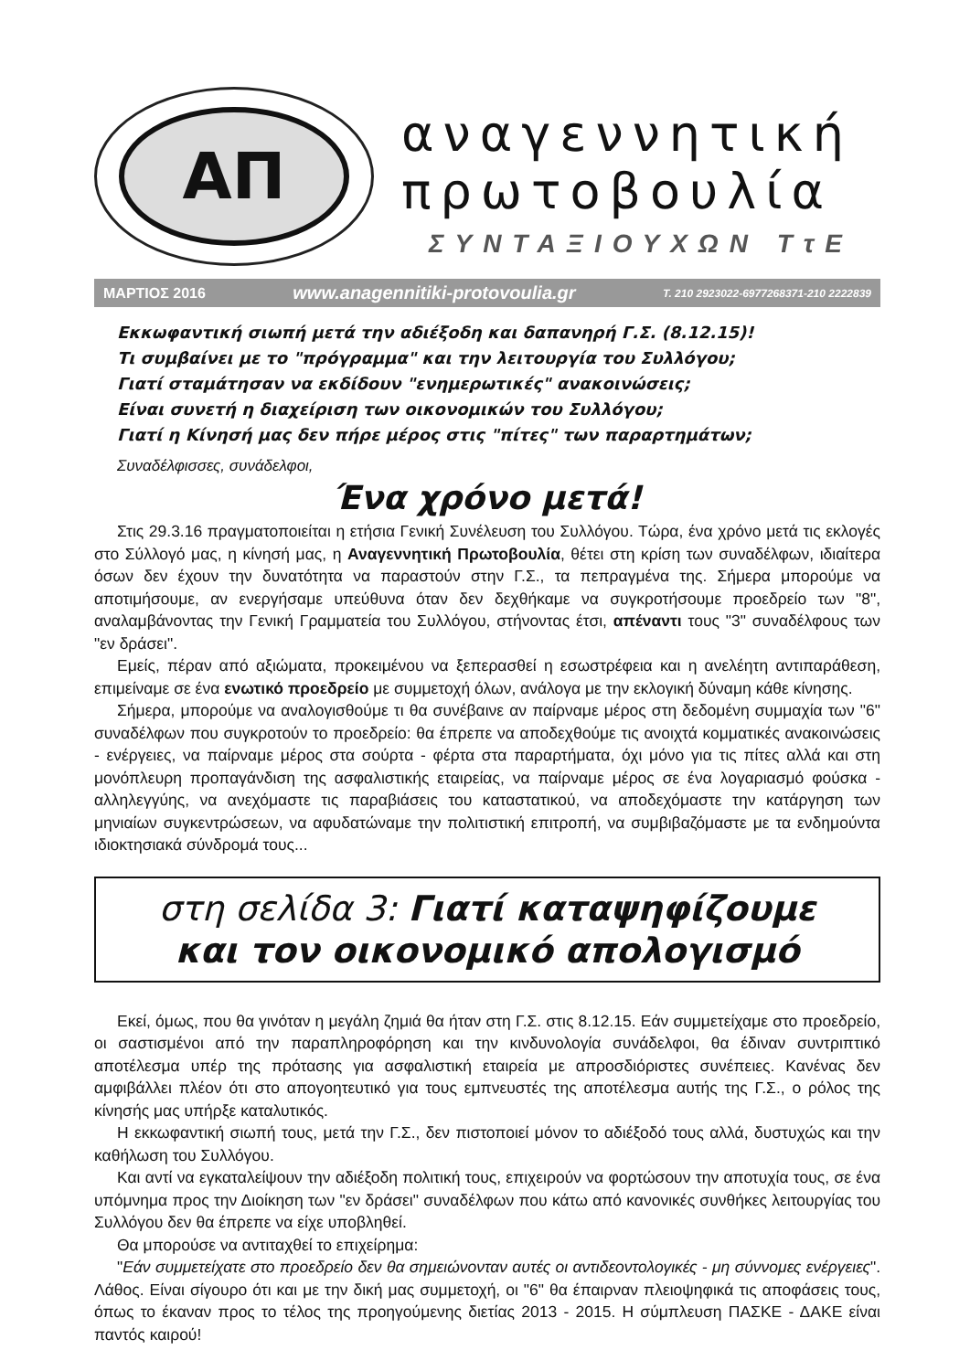ΑΠ
αναγεννητική
πρωτοβουλία
ΣΥΝΤΑΞΙΟΥΧΩΝ ΤτΕ
ΜΑΡΤΙΟΣ 2016 www.anagennitiki-protovoulia.gr Τ. 210 2923022-6977268371-210 2222839
Εκκωφαντική σιωπή μετά την αδιέξοδη και δαπανηρή Γ.Σ. (8.12.15)!
Τι συμβαίνει με το "πρόγραμμα" και την λειτουργία του Συλλόγου;
Γιατί σταμάτησαν να εκδίδουν "ενημερωτικές" ανακοινώσεις;
Είναι συνετή η διαχείριση των οικονομικών του Συλλόγου;
Γιατί η Κίνησή μας δεν πήρε μέρος στις "πίτες" των παραρτημάτων;
Συναδέλφισσες, συνάδελφοι,
Ένα χρόνο μετά!
Στις 29.3.16 πραγματοποιείται η ετήσια Γενική Συνέλευση του Συλλόγου. Τώρα, ένα χρόνο μετά τις εκλογές στο Σύλλογό μας, η κίνησή μας, η Αναγεννητική Πρωτοβουλία, θέτει στη κρίση των συναδέλφων, ιδιαίτερα όσων δεν έχουν την δυνατότητα να παραστούν στην Γ.Σ., τα πεπραγμένα της. Σήμερα μπορούμε να αποτιμήσουμε, αν ενεργήσαμε υπεύθυνα όταν δεν δεχθήκαμε να συγκροτήσουμε προεδρείο των "8", αναλαμβάνοντας την Γενική Γραμματεία του Συλλόγου, στήνοντας έτσι, απέναντι τους "3" συναδέλφους των "εν δράσει".
Εμείς, πέραν από αξιώματα, προκειμένου να ξεπερασθεί η εσωστρέφεια και η ανελέητη αντιπαράθεση, επιμείναμε σε ένα ενωτικό προεδρείο με συμμετοχή όλων, ανάλογα με την εκλογική δύναμη κάθε κίνησης.
Σήμερα, μπορούμε να αναλογισθούμε τι θα συνέβαινε αν παίρναμε μέρος στη δεδομένη συμμαχία των "6" συναδέλφων που συγκροτούν το προεδρείο: θα έπρεπε να αποδεχθούμε τις ανοιχτά κομματικές ανακοινώσεις - ενέργειες, να παίρναμε μέρος στα σούρτα - φέρτα στα παραρτήματα, όχι μόνο για τις πίτες αλλά και στη μονόπλευρη προπαγάνδιση της ασφαλιστικής εταιρείας, να παίρναμε μέρος σε ένα λογαριασμό φούσκα - αλληλεγγύης, να ανεχόμαστε τις παραβιάσεις του καταστατικού, να αποδεχόμαστε την κατάργηση των μηνιαίων συγκεντρώσεων, να αφυδατώναμε την πολιτιστική επιτροπή, να συμβιβαζόμαστε με τα ενδημούντα ιδιοκτησιακά σύνδρομά τους...
στη σελίδα 3: Γιατί καταψηφίζουμε
και τον οικονομικό απολογισμό
Εκεί, όμως, που θα γινόταν η μεγάλη ζημιά θα ήταν στη Γ.Σ. στις 8.12.15. Εάν συμμετείχαμε στο προεδρείο, οι σαστισμένοι από την παραπληροφόρηση και την κινδυνολογία συνάδελφοι, θα έδιναν συντριπτικό αποτέλεσμα υπέρ της πρότασης για ασφαλιστική εταιρεία με απροσδιόριστες συνέπειες. Κανένας δεν αμφιβάλλει πλέον ότι στο απογοητευτικό για τους εμπνευστές της αποτέλεσμα αυτής της Γ.Σ., ο ρόλος της κίνησής μας υπήρξε καταλυτικός.
Η εκκωφαντική σιωπή τους, μετά την Γ.Σ., δεν πιστοποιεί μόνον το αδιέξοδό τους αλλά, δυστυχώς και την καθήλωση του Συλλόγου.
Και αντί να εγκαταλείψουν την αδιέξοδη πολιτική τους, επιχειρούν να φορτώσουν την αποτυχία τους, σε ένα υπόμνημα προς την Διοίκηση των "εν δράσει" συναδέλφων που κάτω από κανονικές συνθήκες λειτουργίας του Συλλόγου δεν θα έπρεπε να είχε υποβληθεί.
Θα μπορούσε να αντιταχθεί το επιχείρημα:
"Εάν συμμετείχατε στο προεδρείο δεν θα σημειώνονταν αυτές οι αντιδεοντολογικές - μη σύννομες ενέργειες". Λάθος. Είναι σίγουρο ότι και με την δική μας συμμετοχή, οι "6" θα έπαιρναν πλειοψηφικά τις αποφάσεις τους, όπως το έκαναν προς το τέλος της προηγούμενης διετίας 2013 - 2015. Η σύμπλευση ΠΑΣΚΕ - ΔΑΚΕ είναι παντός καιρού!